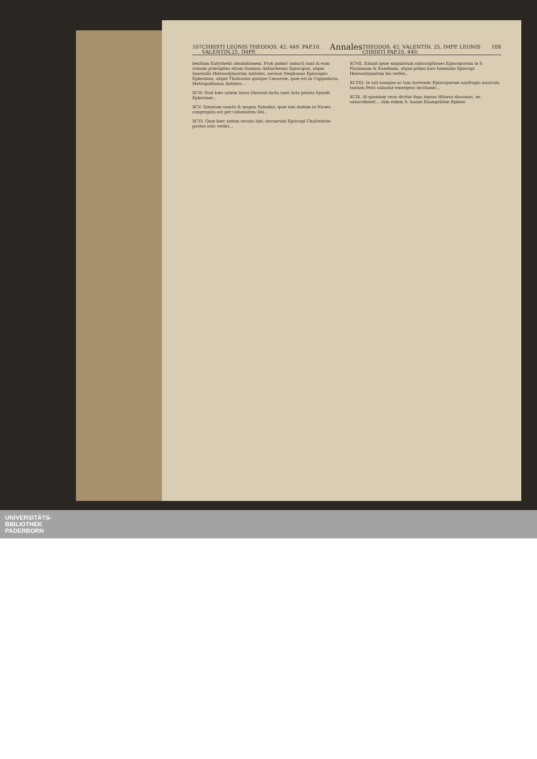107 CHRISTI LEONIS THEODOS. 42. 449. PAP.10. VALENTIN.25. IMPP. Annales THEODOS. 42. VALENTIN. 25. IMPP. LEONIS CHRISTI PAP.10. 449. 108
bentium Eutychetis absolutionem. Proh pudor! inducti sunt in eam ruinam præcipites etiam Domnus Antiochenus Episcopus, atque Iuuenalis Hierosolymorum Antistes, necnon Stephanus Episcopus Ephesinus, atque Thalassius quoque Cæsareæ, quæ est in Cappadocia, Metropolitanus Antistes...
XCIV. Post hæc autem iussu Dioscori lecta sunt Acta prioris Synodi Ephesinæ...
XCV. Quoniam sancta & magna Synodus, quæ iam dudum in Nicæa congregata est per voluntatem Dei...
XCVI. Quæ hæc autem secuta sint, docuerunt Episcopi Chalcedone postea istis verbis...
XCVII. Extant ipsæ singulorum subscriptiones Episcoporum in S. Flauianum & Eusebium, atque primo loco Iuuenalis Episcopi Hierosolymorum his verbis...
XCVIII. In tali namque ac tam horrendo Episcoporum naufragio nauicula tantum Petri saluatur emergens incolumis...
XCIX. At quoniam vnus dicitur fuga lapsus Hilarus diaconus, ne subscriberet... cùm eidem S. Ioanni Euangelistæ Ephesi-
UNIVERSITÄTS-
BIBLIOTHEK
PADERBORN